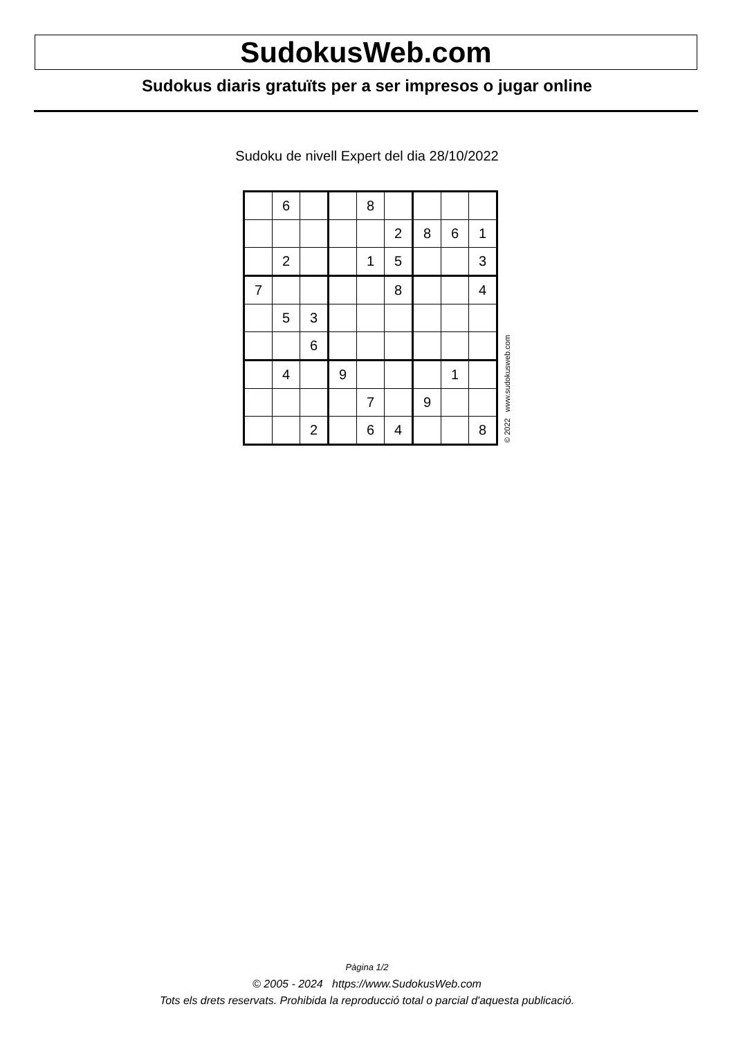SudokusWeb.com
Sudokus diaris gratuïts per a ser impresos o jugar online
Sudoku de nivell Expert del dia 28/10/2022
| | 6 | | | 8 | | | | |
| | | | | | 2 | 8 | 6 | 1 |
| | 2 | | | 1 | 5 | | | 3 |
| 7 | | | | | 8 | | | 4 |
| | 5 | 3 | | | | | | |
| | | 6 | | | | | | |
| | 4 | | 9 | | | | 1 | |
| | | | | 7 | | 9 | | |
| | | 2 | | 6 | 4 | | | 8 |
© 2022 www.sudokusweb.com
Pàgina 1/2
© 2005 - 2024 https://www.SudokusWeb.com
Tots els drets reservats. Prohibida la reproducció total o parcial d'aquesta publicació.